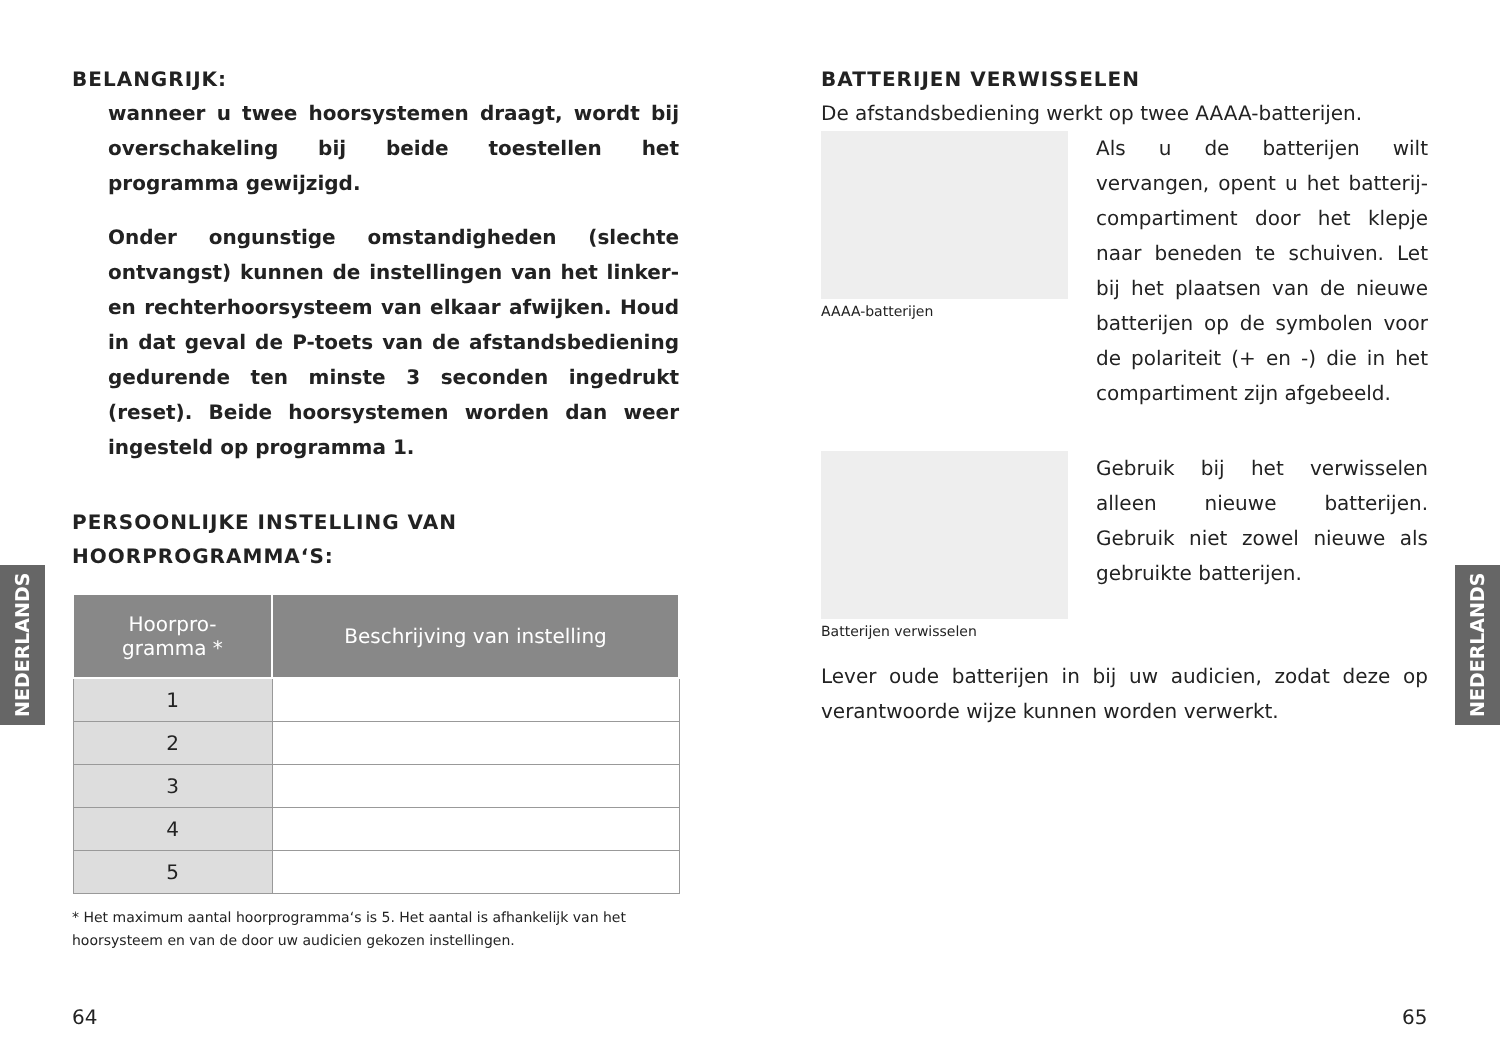NEDERLANDS
NEDERLANDS
BELANGRIJK:
wanneer u twee hoorsystemen draagt, wordt bij overschakeling bij beide toestellen het programma gewijzigd.
Onder ongunstige omstandigheden (slechte ontvangst) kunnen de instellingen van het linker- en rechterhoorsysteem van elkaar afwijken. Houd in dat geval de P-toets van de afstandsbediening gedurende ten minste 3 seconden ingedrukt (reset). Beide hoorsystemen worden dan weer ingesteld op programma 1.
PERSOONLIJKE INSTELLING VAN
HOORPROGRAMMA‘S:
| Hoorpro- gramma * | Beschrijving van instelling |
| --- | --- |
| 1 | |
| 2 | |
| 3 | |
| 4 | |
| 5 | |
* Het maximum aantal hoorprogramma‘s is 5. Het aantal is afhankelijk van het hoorsysteem en van de door uw audicien gekozen instellingen.
BATTERIJEN VERWISSELEN
De afstandsbediening werkt op twee AAAA-batterijen.
AAAA-batterijen
Als u de batterijen wilt vervangen, opent u het batterij-compartiment door het klepje naar beneden te schuiven. Let bij het plaatsen van de nieuwe batterijen op de symbolen voor de polariteit (+ en -) die in het compartiment zijn afgebeeld.
Batterijen verwisselen
Gebruik bij het verwisselen alleen nieuwe batterijen. Gebruik niet zowel nieuwe als gebruikte batterijen.
Lever oude batterijen in bij uw audicien, zodat deze op verantwoorde wijze kunnen worden verwerkt.
64 65